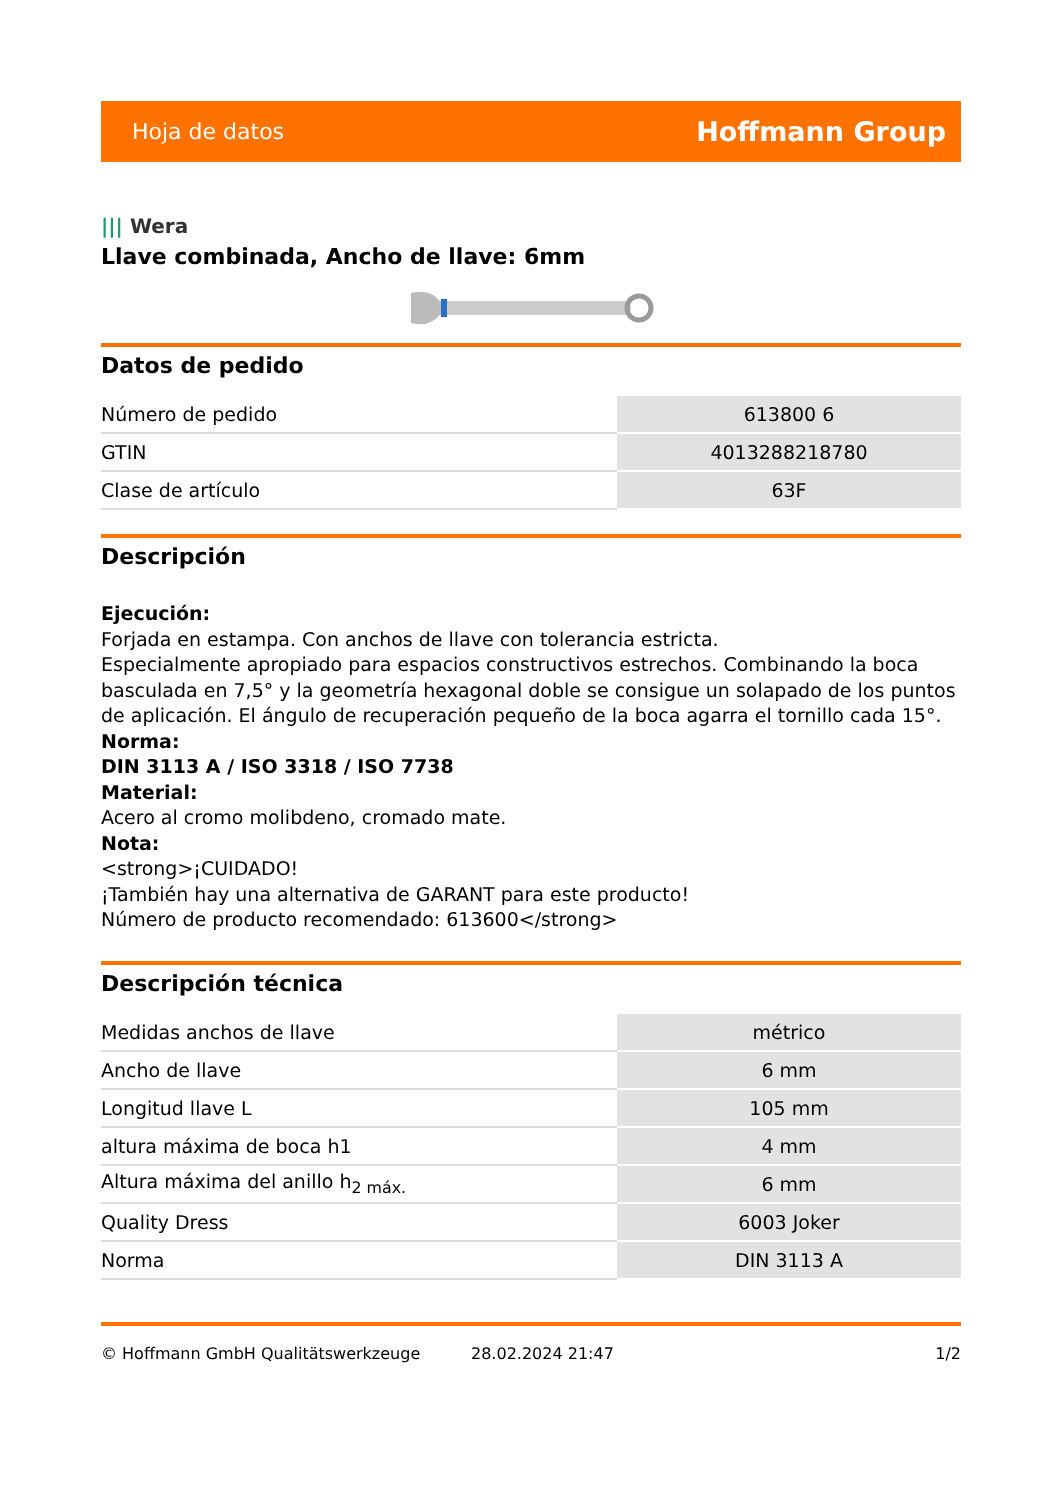Hoja de datos
Hoffmann Group
||| Wera
Llave combinada, Ancho de llave: 6mm
Datos de pedido
| Número de pedido | 613800 6 |
| GTIN | 4013288218780 |
| Clase de artículo | 63F |
Descripción
Ejecución:
Forjada en estampa. Con anchos de llave con tolerancia estricta.
Especialmente apropiado para espacios constructivos estrechos. Combinando la boca basculada en 7,5° y la geometría hexagonal doble se consigue un solapado de los puntos de aplicación. El ángulo de recuperación pequeño de la boca agarra el tornillo cada 15°.
Norma:
DIN 3113 A / ISO 3318 / ISO 7738
Material:
Acero al cromo molibdeno, cromado mate.
Nota:
<strong>¡CUIDADO!
¡También hay una alternativa de GARANT para este producto!
Número de producto recomendado: 613600</strong>
Descripción técnica
| Medidas anchos de llave | métrico |
| Ancho de llave | 6 mm |
| Longitud llave L | 105 mm |
| altura máxima de boca h1 | 4 mm |
| Altura máxima del anillo h<sub>2 máx.</sub> | 6 mm |
| Quality Dress | 6003 Joker |
| Norma | DIN 3113 A |
© Hoffmann GmbH Qualitätswerkzeuge 28.02.2024 21:47 1/2